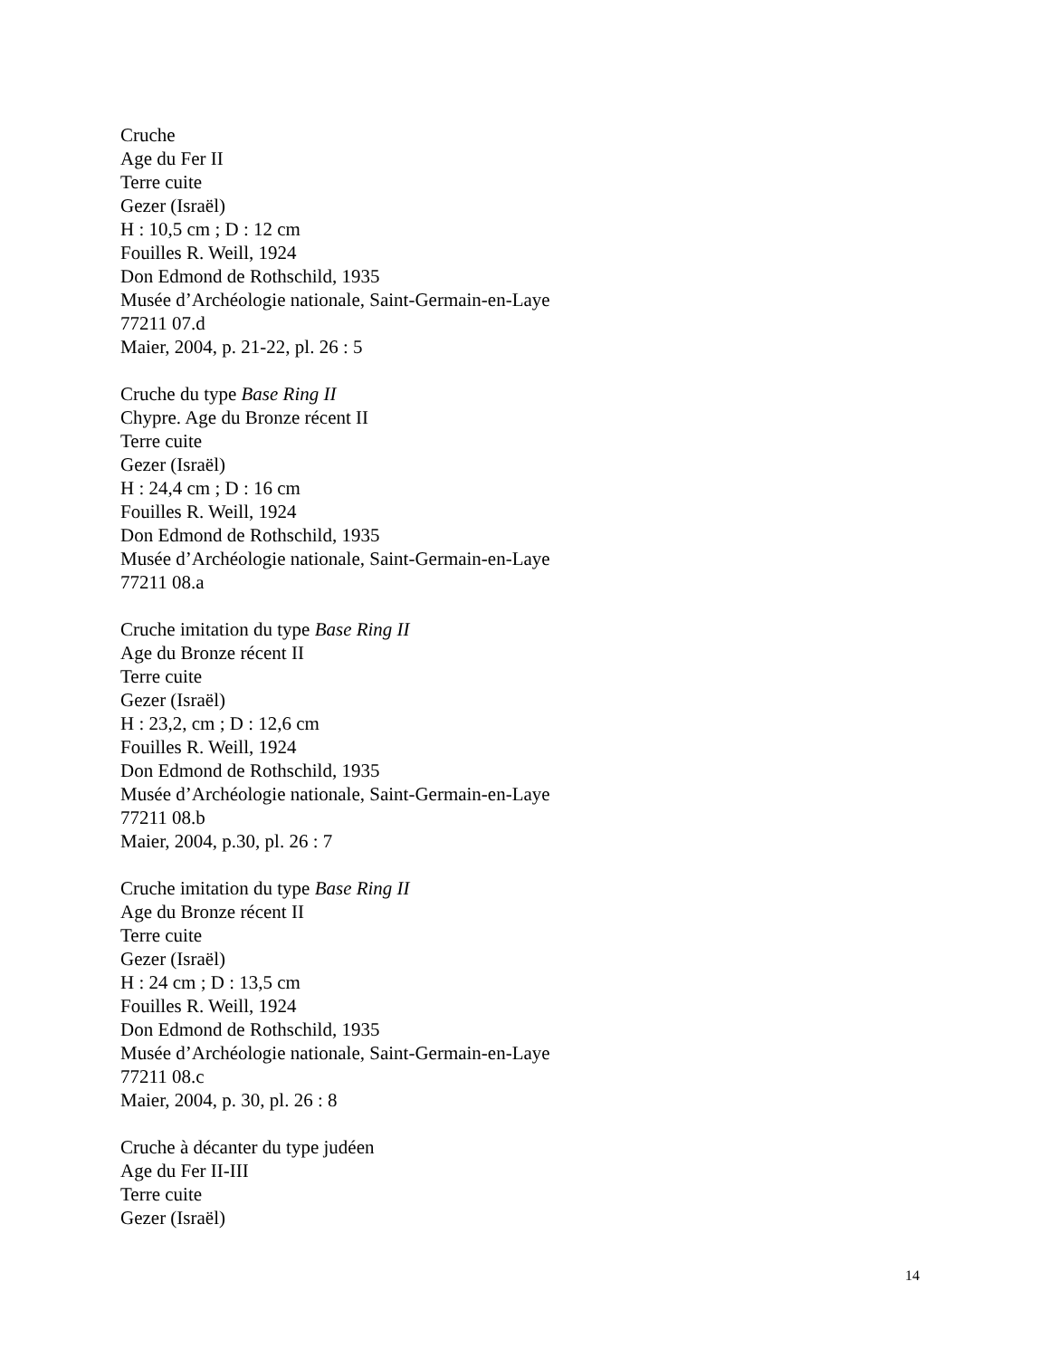Cruche
Age du Fer II
Terre cuite
Gezer (Israël)
H : 10,5 cm ; D : 12 cm
Fouilles R. Weill, 1924
Don Edmond de Rothschild, 1935
Musée d’Archéologie nationale, Saint-Germain-en-Laye
77211 07.d
Maier, 2004, p. 21-22, pl. 26 : 5
Cruche du type Base Ring II
Chypre. Age du Bronze récent II
Terre cuite
Gezer (Israël)
H : 24,4 cm ; D : 16 cm
Fouilles R. Weill, 1924
Don Edmond de Rothschild, 1935
Musée d’Archéologie nationale, Saint-Germain-en-Laye
77211 08.a
Cruche imitation du type Base Ring II
Age du Bronze récent II
Terre cuite
Gezer (Israël)
H : 23,2, cm ; D : 12,6 cm
Fouilles R. Weill, 1924
Don Edmond de Rothschild, 1935
Musée d’Archéologie nationale, Saint-Germain-en-Laye
77211 08.b
Maier, 2004, p.30, pl. 26 : 7
Cruche imitation du type Base Ring II
Age du Bronze récent II
Terre cuite
Gezer (Israël)
H : 24 cm ; D : 13,5 cm
Fouilles R. Weill, 1924
Don Edmond de Rothschild, 1935
Musée d’Archéologie nationale, Saint-Germain-en-Laye
77211 08.c
Maier, 2004, p. 30, pl. 26 : 8
Cruche à décanter du type judéen
Age du Fer II-III
Terre cuite
Gezer (Israël)
14